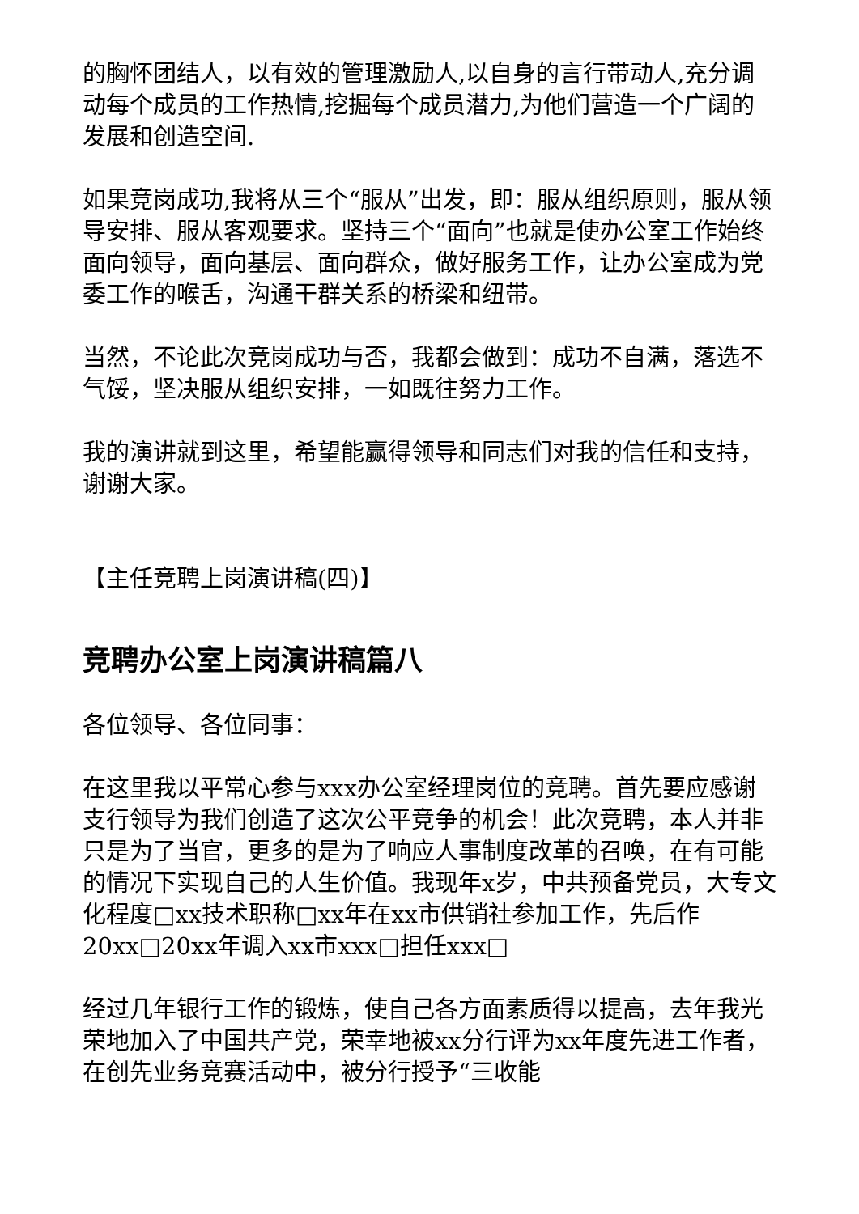的胸怀团结人，以有效的管理激励人,以自身的言行带动人,充分调动每个成员的工作热情,挖掘每个成员潜力,为他们营造一个广阔的发展和创造空间.
如果竞岗成功,我将从三个“服从”出发，即：服从组织原则，服从领导安排、服从客观要求。坚持三个“面向”也就是使办公室工作始终面向领导，面向基层、面向群众，做好服务工作，让办公室成为党委工作的喉舌，沟通干群关系的桥梁和纽带。
当然，不论此次竞岗成功与否，我都会做到：成功不自满，落选不气馁，坚决服从组织安排，一如既往努力工作。
我的演讲就到这里，希望能赢得领导和同志们对我的信任和支持，谢谢大家。
【主任竞聘上岗演讲稿(四)】
竞聘办公室上岗演讲稿篇八
各位领导、各位同事：
在这里我以平常心参与xxx办公室经理岗位的竞聘。首先要应感谢支行领导为我们创造了这次公平竞争的机会！此次竞聘，本人并非只是为了当官，更多的是为了响应人事制度改革的召唤，在有可能的情况下实现自己的人生价值。我现年x岁，中共预备党员，大专文化程度□xx技术职称□xx年在xx市供销社参加工作，先后作20xx□20xx年调入xx市xxx□担任xxx□
经过几年银行工作的锻炼，使自己各方面素质得以提高，去年我光荣地加入了中国共产党，荣幸地被xx分行评为xx年度先进工作者，在创先业务竞赛活动中，被分行授予“三收能